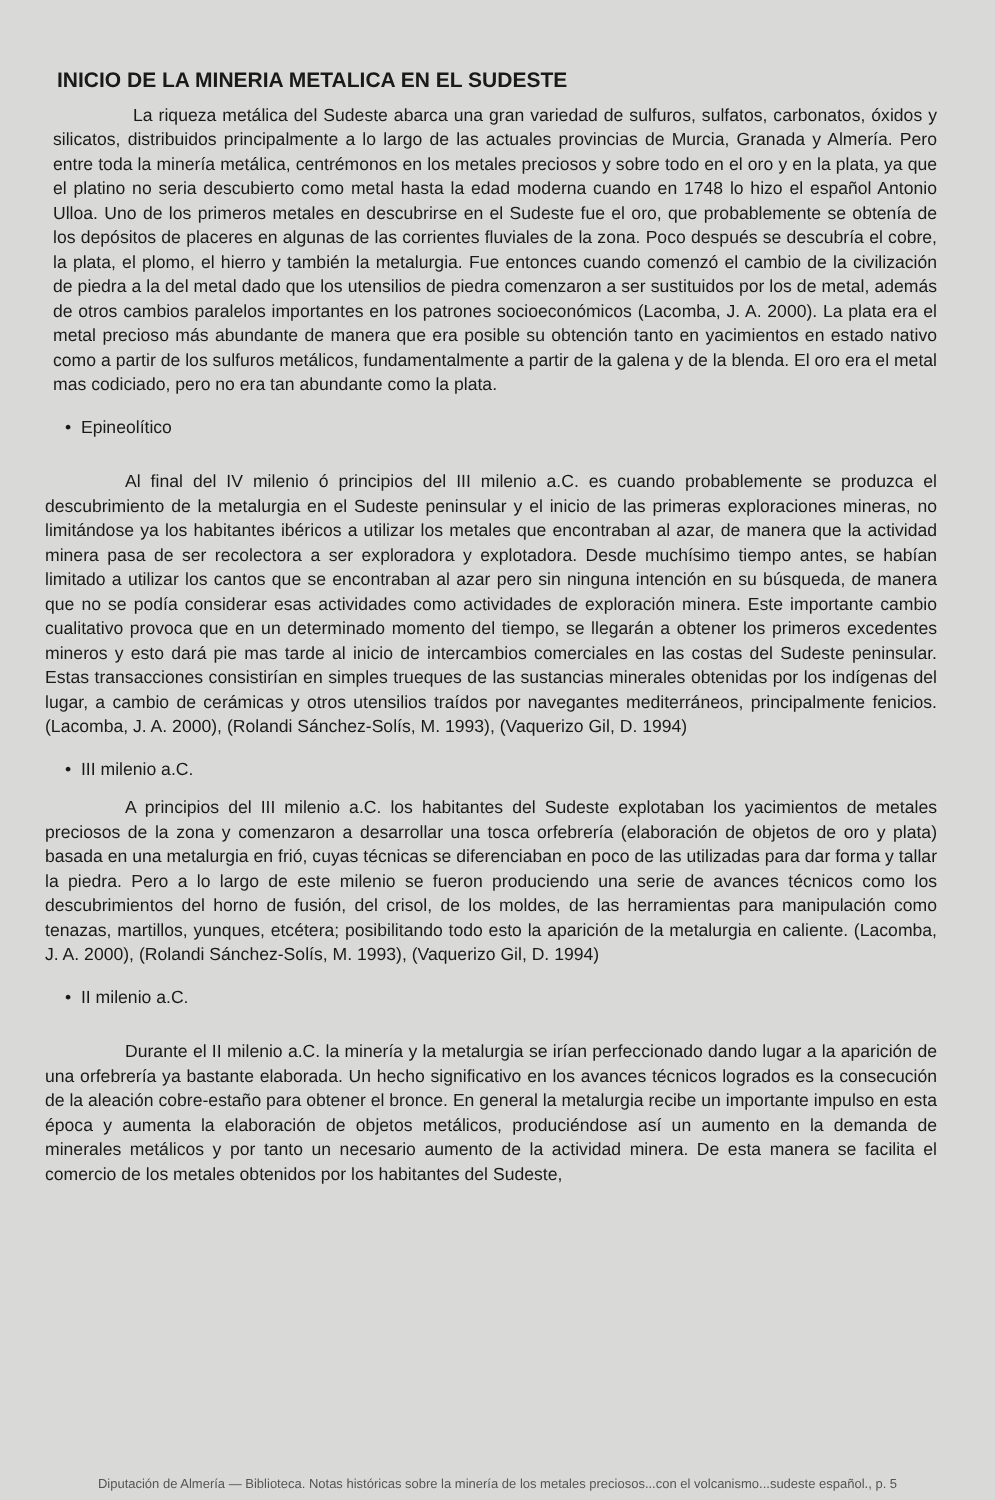INICIO DE LA MINERIA METALICA EN EL SUDESTE
La riqueza metálica del Sudeste abarca una gran variedad de sulfuros, sulfatos, carbonatos, óxidos y silicatos, distribuidos principalmente a lo largo de las actuales provincias de Murcia, Granada y Almería. Pero entre toda la minería metálica, centrémonos en los metales preciosos y sobre todo en el oro y en la plata, ya que el platino no seria descubierto como metal hasta la edad moderna cuando en 1748 lo hizo el español Antonio Ulloa. Uno de los primeros metales en descubrirse en el Sudeste fue el oro, que probablemente se obtenía de los depósitos de placeres en algunas de las corrientes fluviales de la zona. Poco después se descubría el cobre, la plata, el plomo, el hierro y también la metalurgia. Fue entonces cuando comenzó el cambio de la civilización de piedra a la del metal dado que los utensilios de piedra comenzaron a ser sustituidos por los de metal, además de otros cambios paralelos importantes en los patrones socioeconómicos (Lacomba, J. A. 2000). La plata era el metal precioso más abundante de manera que era posible su obtención tanto en yacimientos en estado nativo como a partir de los sulfuros metálicos, fundamentalmente a partir de la galena y de la blenda. El oro era el metal mas codiciado, pero no era tan abundante como la plata.
• Epineolítico
Al final del IV milenio ó principios del III milenio a.C. es cuando probablemente se produzca el descubrimiento de la metalurgia en el Sudeste peninsular y el inicio de las primeras exploraciones mineras, no limitándose ya los habitantes ibéricos a utilizar los metales que encontraban al azar, de manera que la actividad minera pasa de ser recolectora a ser exploradora y explotadora. Desde muchísimo tiempo antes, se habían limitado a utilizar los cantos que se encontraban al azar pero sin ninguna intención en su búsqueda, de manera que no se podía considerar esas actividades como actividades de exploración minera. Este importante cambio cualitativo provoca que en un determinado momento del tiempo, se llegarán a obtener los primeros excedentes mineros y esto dará pie mas tarde al inicio de intercambios comerciales en las costas del Sudeste peninsular. Estas transacciones consistirían en simples trueques de las sustancias minerales obtenidas por los indígenas del lugar, a cambio de cerámicas y otros utensilios traídos por navegantes mediterráneos, principalmente fenicios. (Lacomba, J. A. 2000), (Rolandi Sánchez-Solís, M. 1993), (Vaquerizo Gil, D. 1994)
• III milenio a.C.
A principios del III milenio a.C. los habitantes del Sudeste explotaban los yacimientos de metales preciosos de la zona y comenzaron a desarrollar una tosca orfebrería (elaboración de objetos de oro y plata) basada en una metalurgia en frió, cuyas técnicas se diferenciaban en poco de las utilizadas para dar forma y tallar la piedra. Pero a lo largo de este milenio se fueron produciendo una serie de avances técnicos como los descubrimientos del horno de fusión, del crisol, de los moldes, de las herramientas para manipulación como tenazas, martillos, yunques, etcétera; posibilitando todo esto la aparición de la metalurgia en caliente. (Lacomba, J. A. 2000), (Rolandi Sánchez-Solís, M. 1993), (Vaquerizo Gil, D. 1994)
• II milenio a.C.
Durante el II milenio a.C. la minería y la metalurgia se irían perfeccionado dando lugar a la aparición de una orfebrería ya bastante elaborada. Un hecho significativo en los avances técnicos logrados es la consecución de la aleación cobre-estaño para obtener el bronce. En general la metalurgia recibe un importante impulso en esta época y aumenta la elaboración de objetos metálicos, produciéndose así un aumento en la demanda de minerales metálicos y por tanto un necesario aumento de la actividad minera. De esta manera se facilita el comercio de los metales obtenidos por los habitantes del Sudeste,
Diputación de Almería — Biblioteca. Notas históricas sobre la minería de los metales preciosos...con el volcanismo...sudeste español., p. 5